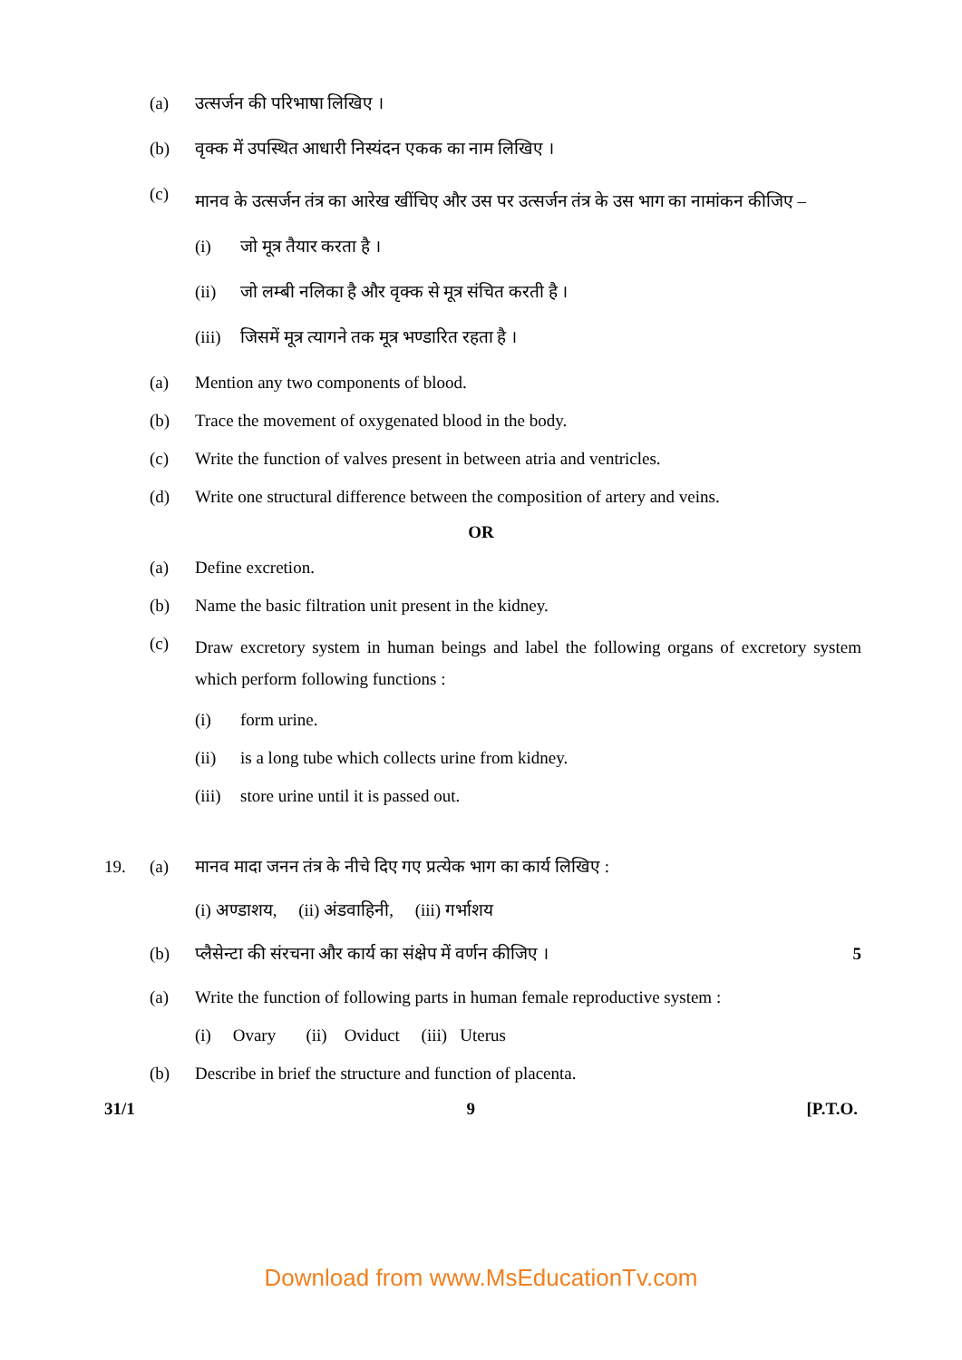(a) उत्सर्जन की परिभाषा लिखिए ।
(b) वृक्क में उपस्थित आधारी निस्यंदन एकक का नाम लिखिए ।
(c) मानव के उत्सर्जन तंत्र का आरेख खींचिए और उस पर उत्सर्जन तंत्र के उस भाग का नामांकन कीजिए –
(i) जो मूत्र तैयार करता है ।
(ii) जो लम्बी नलिका है और वृक्क से मूत्र संचित करती है ।
(iii) जिसमें मूत्र त्यागने तक मूत्र भण्डारित रहता है ।
(a) Mention any two components of blood.
(b) Trace the movement of oxygenated blood in the body.
(c) Write the function of valves present in between atria and ventricles.
(d) Write one structural difference between the composition of artery and veins.
OR
(a) Define excretion.
(b) Name the basic filtration unit present in the kidney.
(c) Draw excretory system in human beings and label the following organs of excretory system which perform following functions :
(i) form urine.
(ii) is a long tube which collects urine from kidney.
(iii) store urine until it is passed out.
19. (a) मानव मादा जनन तंत्र के नीचे दिए गए प्रत्येक भाग का कार्य लिखिए :
(i) अण्डाशय, (ii) अंडवाहिनी, (iii) गर्भाशय
(b) प्लैसेन्टा की संरचना और कार्य का संक्षेप में वर्णन कीजिए । 5
(a) Write the function of following parts in human female reproductive system :
(i) Ovary (ii) Oviduct (iii) Uterus
(b) Describe in brief the structure and function of placenta.
31/1 9 [P.T.O.
Download from www.MsEducationTv.com